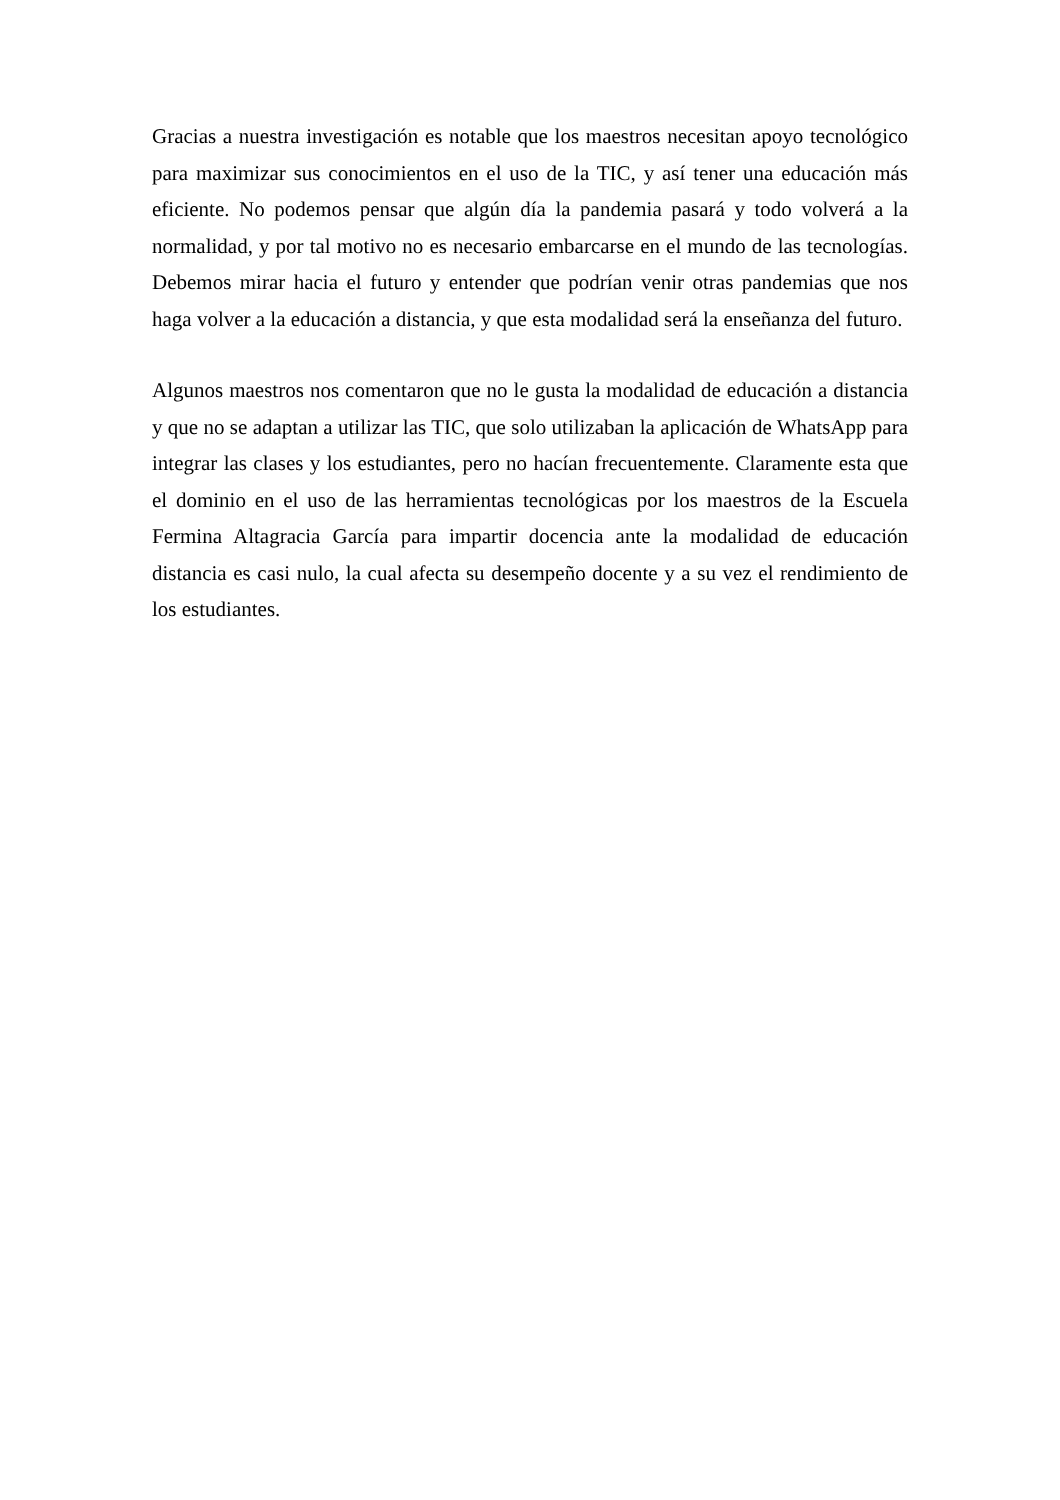Gracias a nuestra investigación es notable que los maestros necesitan apoyo tecnológico para maximizar sus conocimientos en el uso de la TIC, y así tener una educación más eficiente. No podemos pensar que algún día la pandemia pasará y todo volverá a la normalidad, y por tal motivo no es necesario embarcarse en el mundo de las tecnologías. Debemos mirar hacia el futuro y entender que podrían venir otras pandemias que nos haga volver a la educación a distancia, y que esta modalidad será la enseñanza del futuro.
Algunos maestros nos comentaron que no le gusta la modalidad de educación a distancia y que no se adaptan a utilizar las TIC, que solo utilizaban la aplicación de WhatsApp para integrar las clases y los estudiantes, pero no hacían frecuentemente. Claramente esta que el dominio en el uso de las herramientas tecnológicas por los maestros de la Escuela Fermina Altagracia García para impartir docencia ante la modalidad de educación distancia es casi nulo, la cual afecta su desempeño docente y a su vez el rendimiento de los estudiantes.